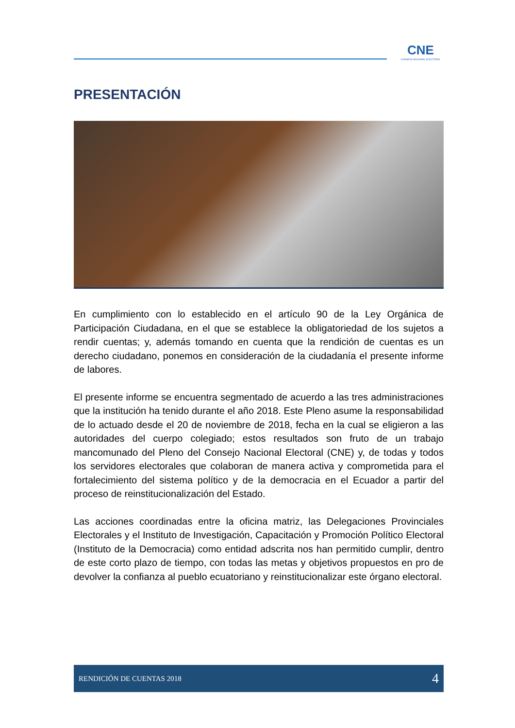CNE
CONSEJO NACIONAL ELECTORAL
PRESENTACIÓN
En cumplimiento con lo establecido en el artículo 90 de la Ley Orgánica de Participación Ciudadana, en el que se establece la obligatoriedad de los sujetos a rendir cuentas; y, además tomando en cuenta que la rendición de cuentas es un derecho ciudadano, ponemos en consideración de la ciudadanía el presente informe de labores.
El presente informe se encuentra segmentado de acuerdo a las tres administraciones que la institución ha tenido durante el año 2018. Este Pleno asume la responsabilidad de lo actuado desde el 20 de noviembre de 2018, fecha en la cual se eligieron a las autoridades del cuerpo colegiado; estos resultados son fruto de un trabajo mancomunado del Pleno del Consejo Nacional Electoral (CNE) y, de todas y todos los servidores electorales que colaboran de manera activa y comprometida para el fortalecimiento del sistema político y de la democracia en el Ecuador a partir del proceso de reinstitucionalización del Estado.
Las acciones coordinadas entre la oficina matriz, las Delegaciones Provinciales Electorales y el Instituto de Investigación, Capacitación y Promoción Político Electoral (Instituto de la Democracia) como entidad adscrita nos han permitido cumplir, dentro de este corto plazo de tiempo, con todas las metas y objetivos propuestos en pro de devolver la confianza al pueblo ecuatoriano y reinstitucionalizar este órgano electoral.
RENDICIÓN DE CUENTAS 2018 4